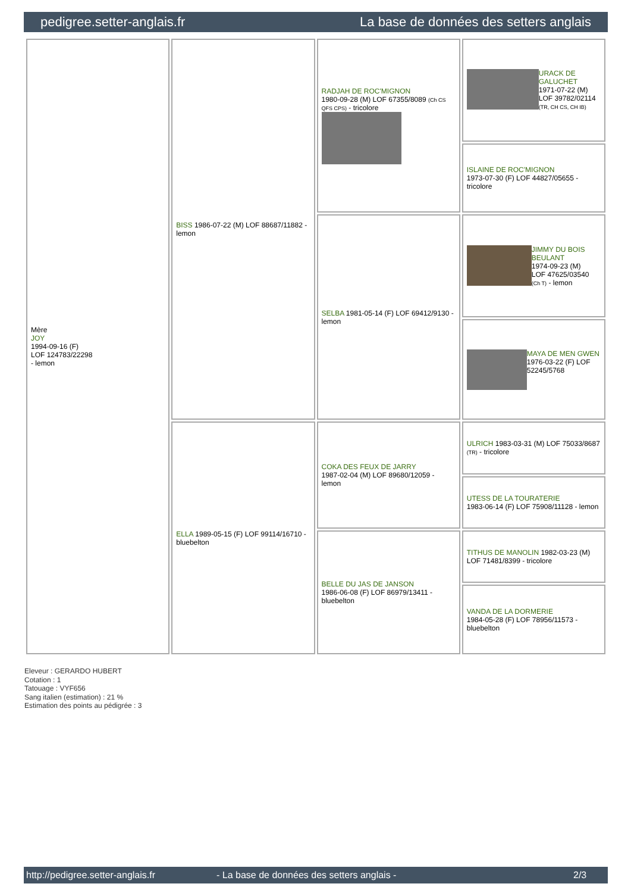pedigree.setter-anglais.fr La base de données des setters anglais
| Mère JOY 1994-09-16 (F) LOF 124783/22298 - lemon | BISS 1986-07-22 (M) LOF 88687/11882 - lemon | RADJAH DE ROC'MIGNON 1980-09-28 (M) LOF 67355/8089 (Ch CS QFS CPS) - tricolore | URACK DE GALUCHET 1971-07-22 (M) LOF 39782/02114 (TR, CH CS, CH IB) |
| | | | ISLAINE DE ROC'MIGNON 1973-07-30 (F) LOF 44827/05655 - tricolore |
| | | SELBA 1981-05-14 (F) LOF 69412/9130 - lemon | JIMMY DU BOIS BEULANT 1974-09-23 (M) LOF 47625/03540 (Ch T) - lemon |
| | | | MAYA DE MEN GWEN 1976-03-22 (F) LOF 52245/5768 |
| | ELLA 1989-05-15 (F) LOF 99114/16710 - bluebelton | COKA DES FEUX DE JARRY 1987-02-04 (M) LOF 89680/12059 - lemon | ULRICH 1983-03-31 (M) LOF 75033/8687 (TR) - tricolore |
| | | | UTESS DE LA TOURATERIE 1983-06-14 (F) LOF 75908/11128 - lemon |
| | | BELLE DU JAS DE JANSON 1986-06-08 (F) LOF 86979/13411 - bluebelton | TITHUS DE MANOLIN 1982-03-23 (M) LOF 71481/8399 - tricolore |
| | | | VANDA DE LA DORMERIE 1984-05-28 (F) LOF 78956/11573 - bluebelton |
Eleveur : GERARDO HUBERT
Cotation : 1
Tatouage : VYF656
Sang italien (estimation) : 21 %
Estimation des points au pédigrée : 3
http://pedigree.setter-anglais.fr - La base de données des setters anglais - 2/3